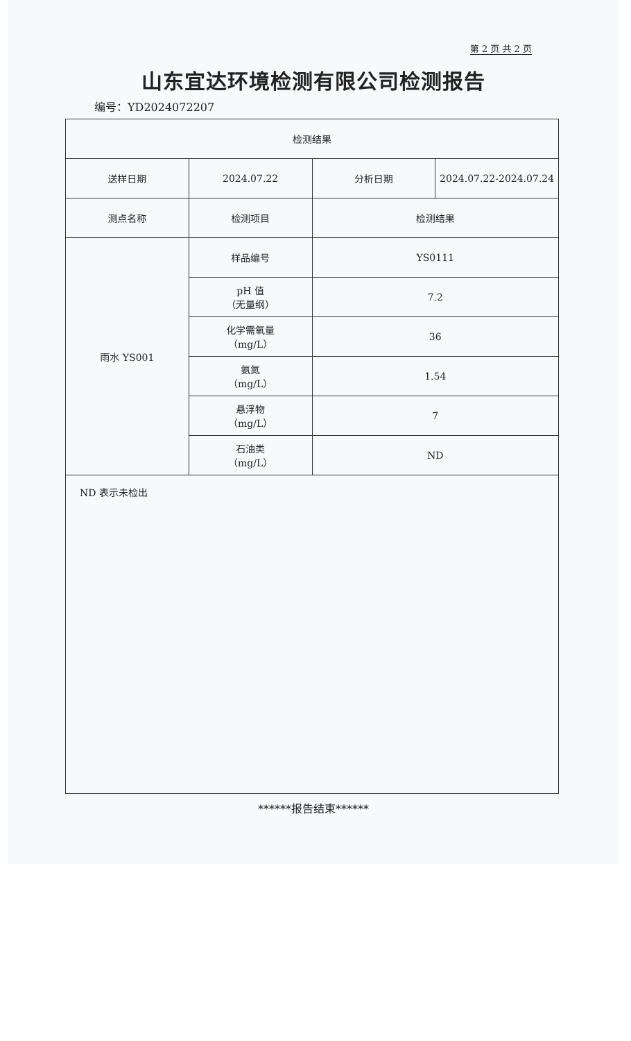第 2 页 共 2 页
山东宜达环境检测有限公司检测报告
编号：YD2024072207
| 检测结果 | | | |
| 送样日期 | 2024.07.22 | 分析日期 | 2024.07.22-2024.07.24 |
| 测点名称 | 检测项目 | 检测结果 | |
| 雨水 YS001 | 样品编号 | YS0111 | |
| | pH 值 （无量纲） | 7.2 | |
| | 化学需氧量 （mg/L） | 36 | |
| | 氨氮 （mg/L） | 1.54 | |
| | 悬浮物 （mg/L） | 7 | |
| | 石油类 （mg/L） | ND | |
| ND 表示未检出 | | | |
******报告结束******